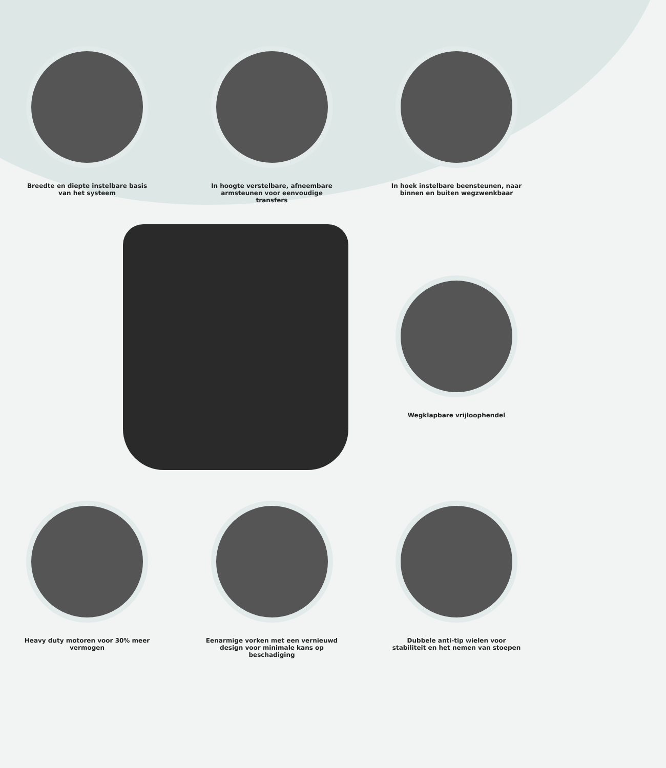Breedte en diepte instelbare basis van het systeem
In hoogte verstelbare, afneembare armsteunen voor eenvoudige transfers
In hoek instelbare beensteunen, naar binnen en buiten wegzwenkbaar
Wegklapbare vrijloophendel
Heavy duty motoren voor 30% meer vermogen
Eenarmige vorken met een vernieuwd design voor minimale kans op beschadiging
Dubbele anti-tip wielen voor stabiliteit en het nemen van stoepen